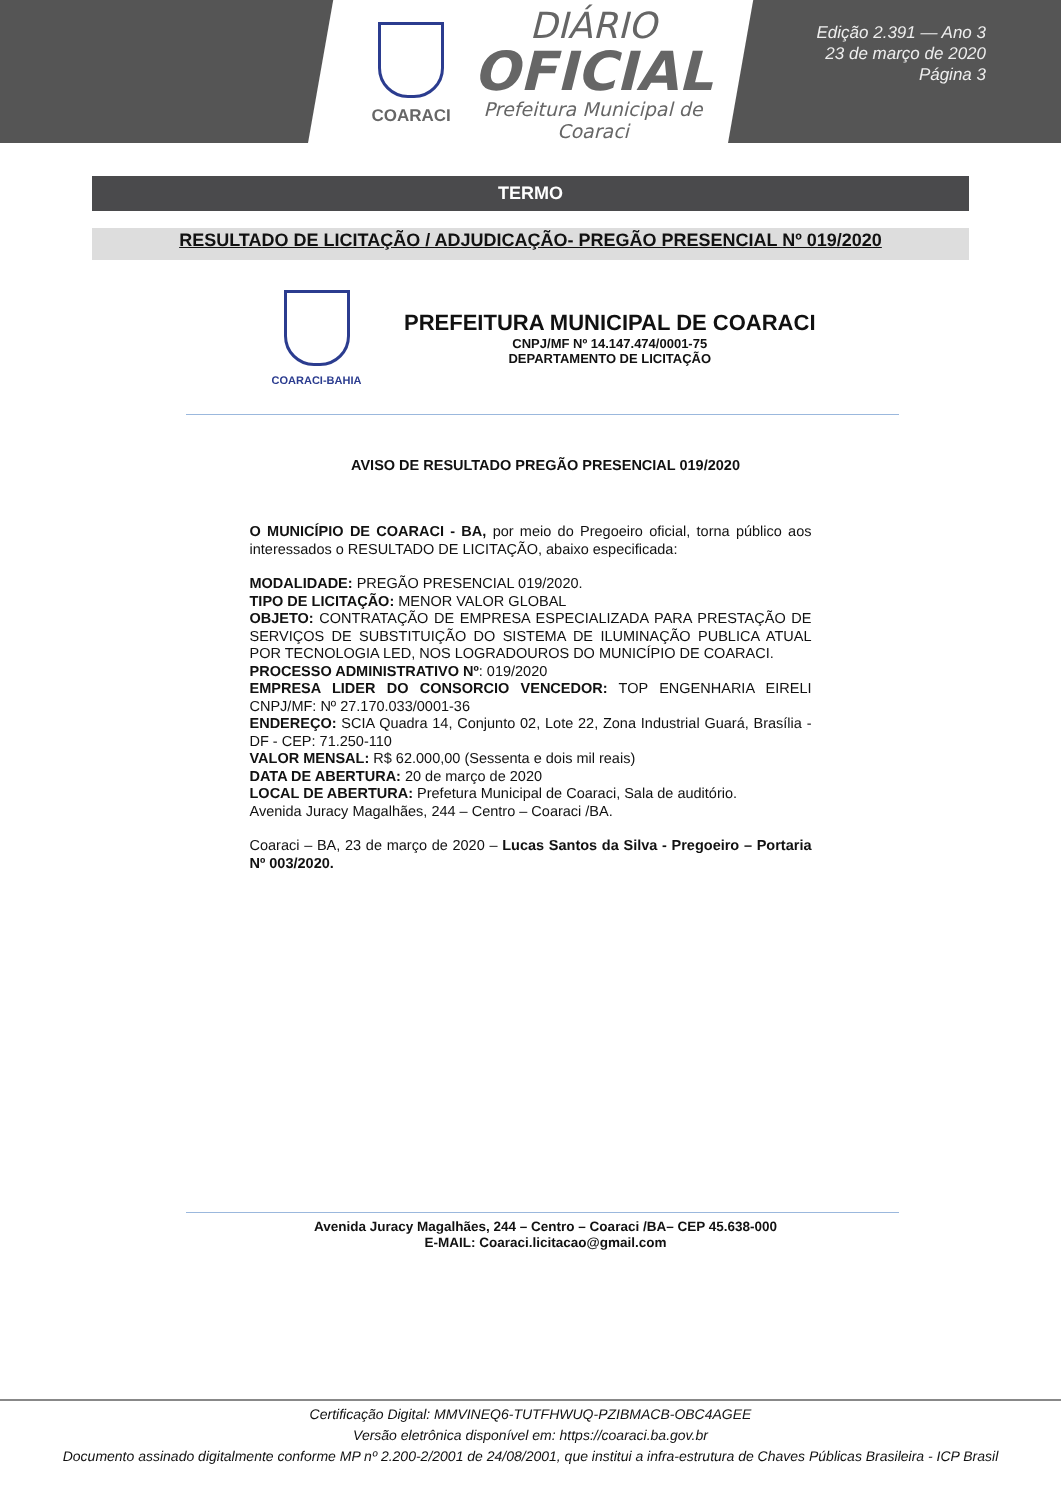COARACI
DIÁRIO
OFICIAL
Prefeitura Municipal de
Coaraci
Edição 2.391 — Ano 3
23 de março de 2020
Página 3
TERMO
RESULTADO DE LICITAÇÃO / ADJUDICAÇÃO- PREGÃO PRESENCIAL Nº 019/2020
COARACI-BAHIA
PREFEITURA MUNICIPAL DE COARACI
CNPJ/MF Nº 14.147.474/0001-75
DEPARTAMENTO DE LICITAÇÃO
AVISO DE RESULTADO PREGÃO PRESENCIAL 019/2020
O MUNICÍPIO DE COARACI - BA, por meio do Pregoeiro oficial, torna público aos interessados o RESULTADO DE LICITAÇÃO, abaixo especificada:
MODALIDADE: PREGÃO PRESENCIAL 019/2020.
TIPO DE LICITAÇÃO: MENOR VALOR GLOBAL
OBJETO: CONTRATAÇÃO DE EMPRESA ESPECIALIZADA PARA PRESTAÇÃO DE SERVIÇOS DE SUBSTITUIÇÃO DO SISTEMA DE ILUMINAÇÃO PUBLICA ATUAL POR TECNOLOGIA LED, NOS LOGRADOUROS DO MUNICÍPIO DE COARACI.
PROCESSO ADMINISTRATIVO Nº: 019/2020
EMPRESA LIDER DO CONSORCIO VENCEDOR: TOP ENGENHARIA EIRELI CNPJ/MF: Nº 27.170.033/0001-36
ENDEREÇO: SCIA Quadra 14, Conjunto 02, Lote 22, Zona Industrial Guará, Brasília - DF - CEP: 71.250-110
VALOR MENSAL: R$ 62.000,00 (Sessenta e dois mil reais)
DATA DE ABERTURA: 20 de março de 2020
LOCAL DE ABERTURA: Prefetura Municipal de Coaraci, Sala de auditório.
Avenida Juracy Magalhães, 244 – Centro – Coaraci /BA.
Coaraci – BA, 23 de março de 2020 – Lucas Santos da Silva - Pregoeiro – Portaria Nº 003/2020.
Avenida Juracy Magalhães, 244 – Centro – Coaraci /BA– CEP 45.638-000
E-MAIL: Coaraci.licitacao@gmail.com
Certificação Digital: MMVINEQ6-TUTFHWUQ-PZIBMACB-OBC4AGEE
Versão eletrônica disponível em: https://coaraci.ba.gov.br
Documento assinado digitalmente conforme MP nº 2.200-2/2001 de 24/08/2001, que institui a infra-estrutura de Chaves Públicas Brasileira - ICP Brasil